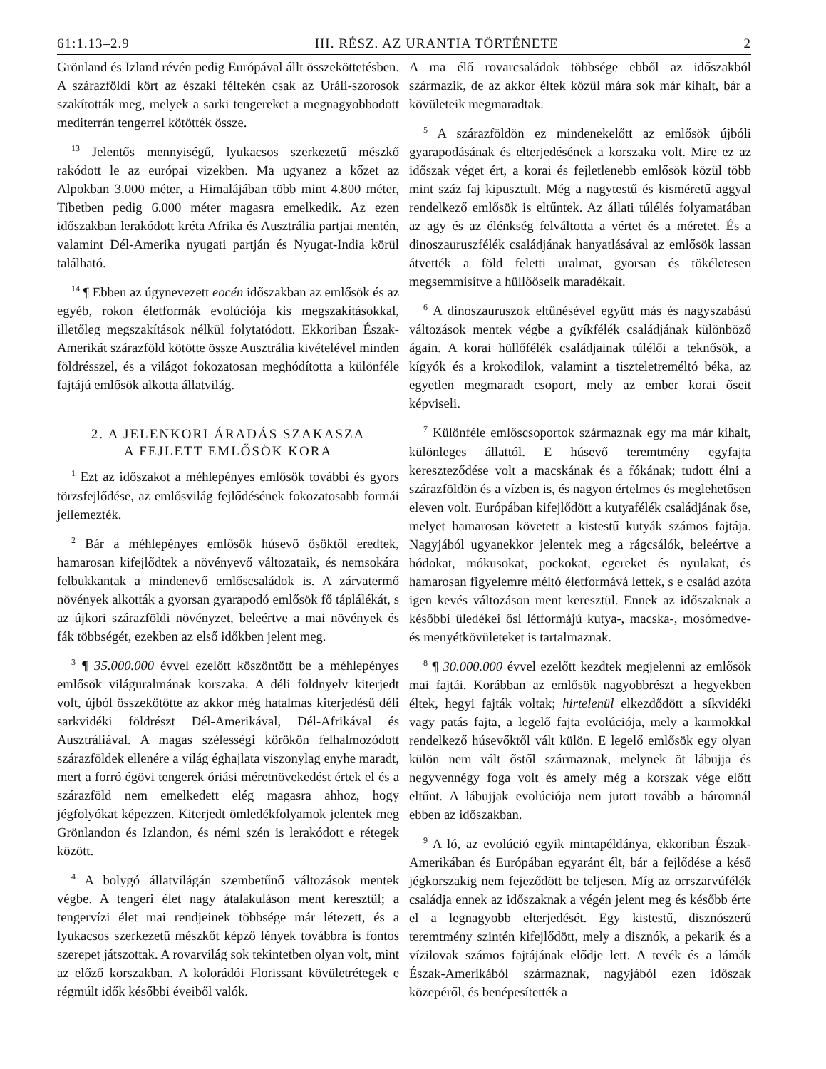61:1.13–2.9 III. RÉSZ. AZ URANTIA TÖRTÉNETE 2
Grönland és Izland révén pedig Európával állt összeköttetésben. A szárazföldi kört az északi féltekén csak az Uráli-szorosok szakították meg, melyek a sarki tengereket a megnagyobbodott mediterrán tengerrel kötötték össze.
<sup>13</sup> Jelentős mennyiségű, lyukacsos szerkezetű mészkő rakódott le az európai vizekben. Ma ugyanez a kőzet az Alpokban 3.000 méter, a Himalájában több mint 4.800 méter, Tibetben pedig 6.000 méter magasra emelkedik. Az ezen időszakban lerakódott kréta Afrika és Ausztrália partjai mentén, valamint Dél-Amerika nyugati partján és Nyugat-India körül található.
<sup>14</sup> ¶ Ebben az úgynevezett eocén időszakban az emlősök és az egyéb, rokon életformák evolúciója kis megszakításokkal, illetőleg megszakítások nélkül folytatódott. Ekkoriban Észak-Amerikát szárazföld kötötte össze Ausztrália kivételével minden földrésszel, és a világot fokozatosan meghódította a különféle fajtájú emlősök alkotta állatvilág.
2. A JELENKORI ÁRADÁS SZAKASZA
A FEJLETT EMLŐSÖK KORA
<sup>1</sup> Ezt az időszakot a méhlepényes emlősök további és gyors törzsfejlődése, az emlősvilág fejlődésének fokozatosabb formái jellemezték.
<sup>2</sup> Bár a méhlepényes emlősök húsevő ősöktől eredtek, hamarosan kifejlődtek a növényevő változataik, és nemsokára felbukkantak a mindenevő emlőscsaládok is. A zárvatermő növények alkották a gyorsan gyarapodó emlősök fő táplálékát, s az újkori szárazföldi növényzet, beleértve a mai növények és fák többségét, ezekben az első időkben jelent meg.
<sup>3</sup> ¶ 35.000.000 évvel ezelőtt köszöntött be a méhlepényes emlősök világuralmának korszaka. A déli földnyelv kiterjedt volt, újból összekötötte az akkor még hatalmas kiterjedésű déli sarkvidéki földrészt Dél-Amerikával, Dél-Afrikával és Ausztráliával. A magas szélességi körökön felhalmozódott szárazföldek ellenére a világ éghajlata viszonylag enyhe maradt, mert a forró égövi tengerek óriási méretnövekedést értek el és a szárazföld nem emelkedett elég magasra ahhoz, hogy jégfolyókat képezzen. Kiterjedt ömledékfolyamok jelentek meg Grönlandon és Izlandon, és némi szén is lerakódott e rétegek között.
<sup>4</sup> A bolygó állatvilágán szembetűnő változások mentek végbe. A tengeri élet nagy átalakuláson ment keresztül; a tengervízi élet mai rendjeinek többsége már létezett, és a lyukacsos szerkezetű mészkőt képző lények továbbra is fontos szerepet játszottak. A rovarvilág sok tekintetben olyan volt, mint az előző korszakban. A kolorádói Florissant kövületrétegek e régmúlt idők későbbi éveiből valók.
A ma élő rovarcsaládok többsége ebből az időszakból származik, de az akkor éltek közül mára sok már kihalt, bár a kövületeik megmaradtak.
<sup>5</sup> A szárazföldön ez mindenekelőtt az emlősök újbóli gyarapodásának és elterjedésének a korszaka volt. Mire ez az időszak véget ért, a korai és fejletlenebb emlősök közül több mint száz faj kipusztult. Még a nagytestű és kisméretű aggyal rendelkező emlősök is eltűntek. Az állati túlélés folyamatában az agy és az élénkség felváltotta a vértet és a méretet. És a dinoszauruszfélék családjának hanyatlásával az emlősök lassan átvették a föld feletti uralmat, gyorsan és tökéletesen megsemmisítve a hüllőőseik maradékait.
<sup>6</sup> A dinoszauruszok eltűnésével együtt más és nagyszabású változások mentek végbe a gyíkfélék családjának különböző ágain. A korai hüllőfélék családjainak túlélői a teknősök, a kígyók és a krokodilok, valamint a tiszteletreméltó béka, az egyetlen megmaradt csoport, mely az ember korai őseit képviseli.
<sup>7</sup> Különféle emlőscsoportok származnak egy ma már kihalt, különleges állattól. E húsevő teremtmény egyfajta kereszteződése volt a macskának és a fókának; tudott élni a szárazföldön és a vízben is, és nagyon értelmes és meglehetősen eleven volt. Európában kifejlődött a kutyafélék családjának őse, melyet hamarosan követett a kistestű kutyák számos fajtája. Nagyjából ugyanekkor jelentek meg a rágcsálók, beleértve a hódokat, mókusokat, pockokat, egereket és nyulakat, és hamarosan figyelemre méltó életformává lettek, s e család azóta igen kevés változáson ment keresztül. Ennek az időszaknak a későbbi üledékei ősi létformájú kutya-, macska-, mosómedve- és menyétkövületeket is tartalmaznak.
<sup>8</sup> ¶ 30.000.000 évvel ezelőtt kezdtek megjelenni az emlősök mai fajtái. Korábban az emlősök nagyobbrészt a hegyekben éltek, hegyi fajták voltak; hirtelenül elkezdődött a síkvidéki vagy patás fajta, a legelő fajta evolúciója, mely a karmokkal rendelkező húsevőktől vált külön. E legelő emlősök egy olyan külön nem vált őstől származnak, melynek öt lábujja és negyvennégy foga volt és amely még a korszak vége előtt eltűnt. A lábujjak evolúciója nem jutott tovább a háromnál ebben az időszakban.
<sup>9</sup> A ló, az evolúció egyik mintapéldánya, ekkoriban Észak-Amerikában és Európában egyaránt élt, bár a fejlődése a késő jégkorszakig nem fejeződött be teljesen. Míg az orrszarvúfélék családja ennek az időszaknak a végén jelent meg és később érte el a legnagyobb elterjedését. Egy kistestű, disznószerű teremtmény szintén kifejlődött, mely a disznók, a pekarik és a vízilovak számos fajtájának elődje lett. A tevék és a lámák Észak-Amerikából származnak, nagyjából ezen időszak közepéről, és benépesítették a